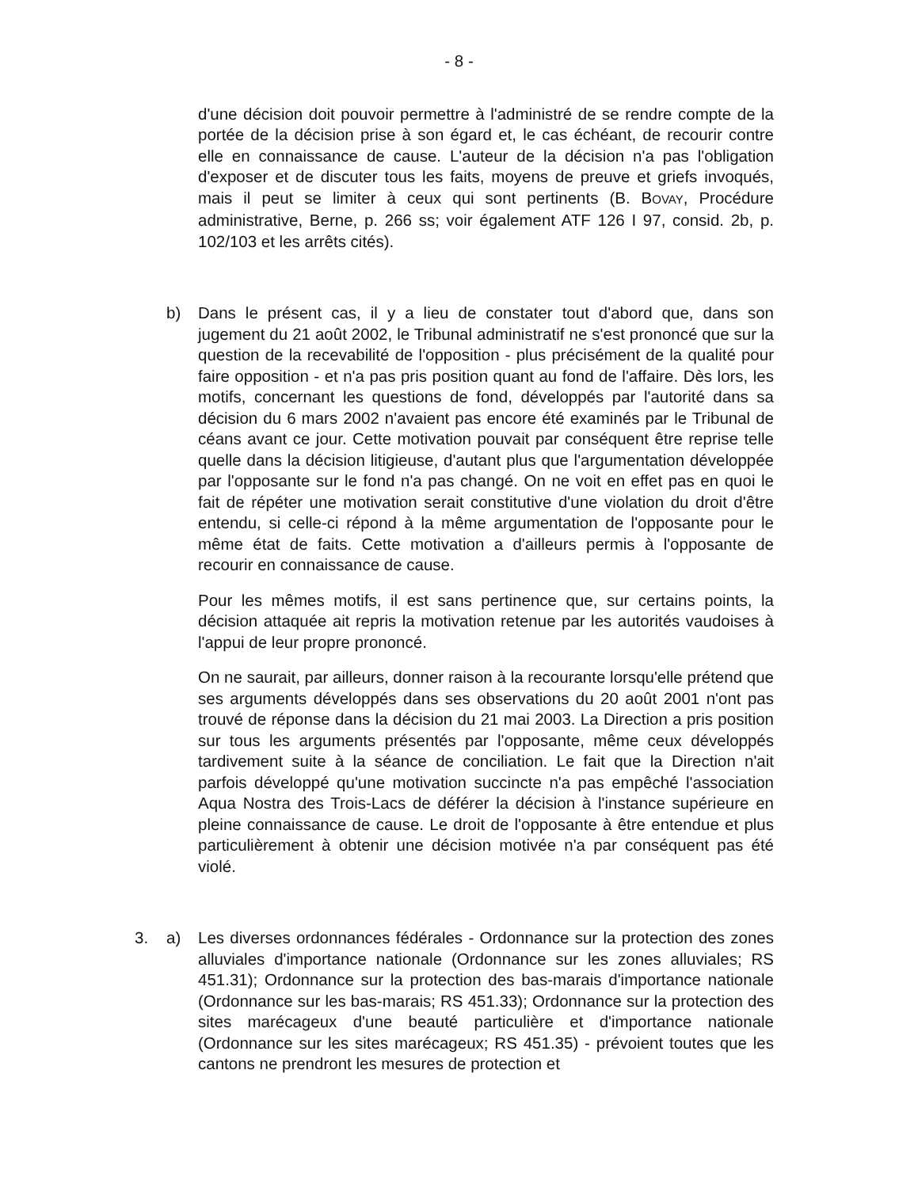- 8 -
d'une décision doit pouvoir permettre à l'administré de se rendre compte de la portée de la décision prise à son égard et, le cas échéant, de recourir contre elle en connaissance de cause. L'auteur de la décision n'a pas l'obligation d'exposer et de discuter tous les faits, moyens de preuve et griefs invoqués, mais il peut se limiter à ceux qui sont pertinents (B. BOVAY, Procédure administrative, Berne, p. 266 ss; voir également ATF 126 I 97, consid. 2b, p. 102/103 et les arrêts cités).
b) Dans le présent cas, il y a lieu de constater tout d'abord que, dans son jugement du 21 août 2002, le Tribunal administratif ne s'est prononcé que sur la question de la recevabilité de l'opposition - plus précisément de la qualité pour faire opposition - et n'a pas pris position quant au fond de l'affaire. Dès lors, les motifs, concernant les questions de fond, développés par l'autorité dans sa décision du 6 mars 2002 n'avaient pas encore été examinés par le Tribunal de céans avant ce jour. Cette motivation pouvait par conséquent être reprise telle quelle dans la décision litigieuse, d'autant plus que l'argumentation développée par l'opposante sur le fond n'a pas changé. On ne voit en effet pas en quoi le fait de répéter une motivation serait constitutive d'une violation du droit d'être entendu, si celle-ci répond à la même argumentation de l'opposante pour le même état de faits. Cette motivation a d'ailleurs permis à l'opposante de recourir en connaissance de cause.
Pour les mêmes motifs, il est sans pertinence que, sur certains points, la décision attaquée ait repris la motivation retenue par les autorités vaudoises à l'appui de leur propre prononcé.
On ne saurait, par ailleurs, donner raison à la recourante lorsqu'elle prétend que ses arguments développés dans ses observations du 20 août 2001 n'ont pas trouvé de réponse dans la décision du 21 mai 2003. La Direction a pris position sur tous les arguments présentés par l'opposante, même ceux développés tardivement suite à la séance de conciliation. Le fait que la Direction n'ait parfois développé qu'une motivation succincte n'a pas empêché l'association Aqua Nostra des Trois-Lacs de déférer la décision à l'instance supérieure en pleine connaissance de cause. Le droit de l'opposante à être entendue et plus particulièrement à obtenir une décision motivée n'a par conséquent pas été violé.
3. a) Les diverses ordonnances fédérales - Ordonnance sur la protection des zones alluviales d'importance nationale (Ordonnance sur les zones alluviales; RS 451.31); Ordonnance sur la protection des bas-marais d'importance nationale (Ordonnance sur les bas-marais; RS 451.33); Ordonnance sur la protection des sites marécageux d'une beauté particulière et d'importance nationale (Ordonnance sur les sites marécageux; RS 451.35) - prévoient toutes que les cantons ne prendront les mesures de protection et